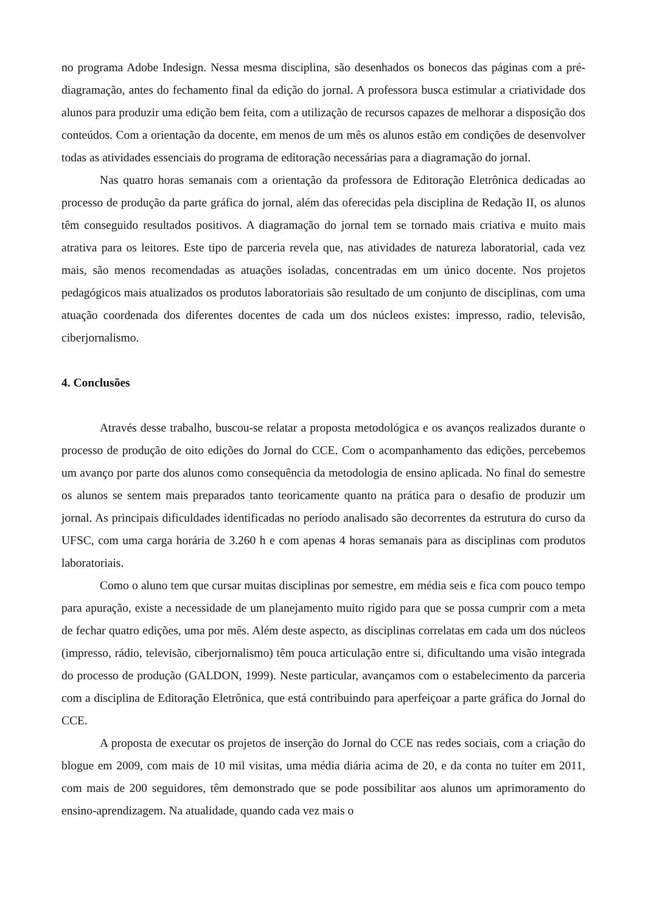no programa Adobe Indesign. Nessa mesma disciplina, são desenhados os bonecos das páginas com a pré-diagramação, antes do fechamento final da edição do jornal. A professora busca estimular a criatividade dos alunos para produzir uma edição bem feita, com a utilização de recursos capazes de melhorar a disposição dos conteúdos. Com a orientação da docente, em menos de um mês os alunos estão em condições de desenvolver todas as atividades essenciais do programa de editoração necessárias para a diagramação do jornal.
Nas quatro horas semanais com a orientação da professora de Editoração Eletrônica dedicadas ao processo de produção da parte gráfica do jornal, além das oferecidas pela disciplina de Redação II, os alunos têm conseguido resultados positivos. A diagramação do jornal tem se tornado mais criativa e muito mais atrativa para os leitores. Este tipo de parceria revela que, nas atividades de natureza laboratorial, cada vez mais, são menos recomendadas as atuações isoladas, concentradas em um único docente. Nos projetos pedagógicos mais atualizados os produtos laboratoriais são resultado de um conjunto de disciplinas, com uma atuação coordenada dos diferentes docentes de cada um dos núcleos existes: impresso, radio, televisão, ciberjornalismo.
4. Conclusões
Através desse trabalho, buscou-se relatar a proposta metodológica e os avanços realizados durante o processo de produção de oito edições do Jornal do CCE. Com o acompanhamento das edições, percebemos um avanço por parte dos alunos como consequência da metodologia de ensino aplicada. No final do semestre os alunos se sentem mais preparados tanto teoricamente quanto na prática para o desafio de produzir um jornal. As principais dificuldades identificadas no período analisado são decorrentes da estrutura do curso da UFSC, com uma carga horária de 3.260 h e com apenas 4 horas semanais para as disciplinas com produtos laboratoriais.
Como o aluno tem que cursar muitas disciplinas por semestre, em média seis e fica com pouco tempo para apuração, existe a necessidade de um planejamento muito rígido para que se possa cumprir com a meta de fechar quatro edições, uma por mês. Além deste aspecto, as disciplinas correlatas em cada um dos núcleos (impresso, rádio, televisão, ciberjornalismo) têm pouca articulação entre si, dificultando uma visão integrada do processo de produção (GALDON, 1999). Neste particular, avançamos com o estabelecimento da parceria com a disciplina de Editoração Eletrônica, que está contribuindo para aperfeiçoar a parte gráfica do Jornal do CCE.
A proposta de executar os projetos de inserção do Jornal do CCE nas redes sociais, com a criação do blogue em 2009, com mais de 10 mil visitas, uma média diária acima de 20, e da conta no tuíter em 2011, com mais de 200 seguidores, têm demonstrado que se pode possibilitar aos alunos um aprimoramento do ensino-aprendizagem. Na atualidade, quando cada vez mais o